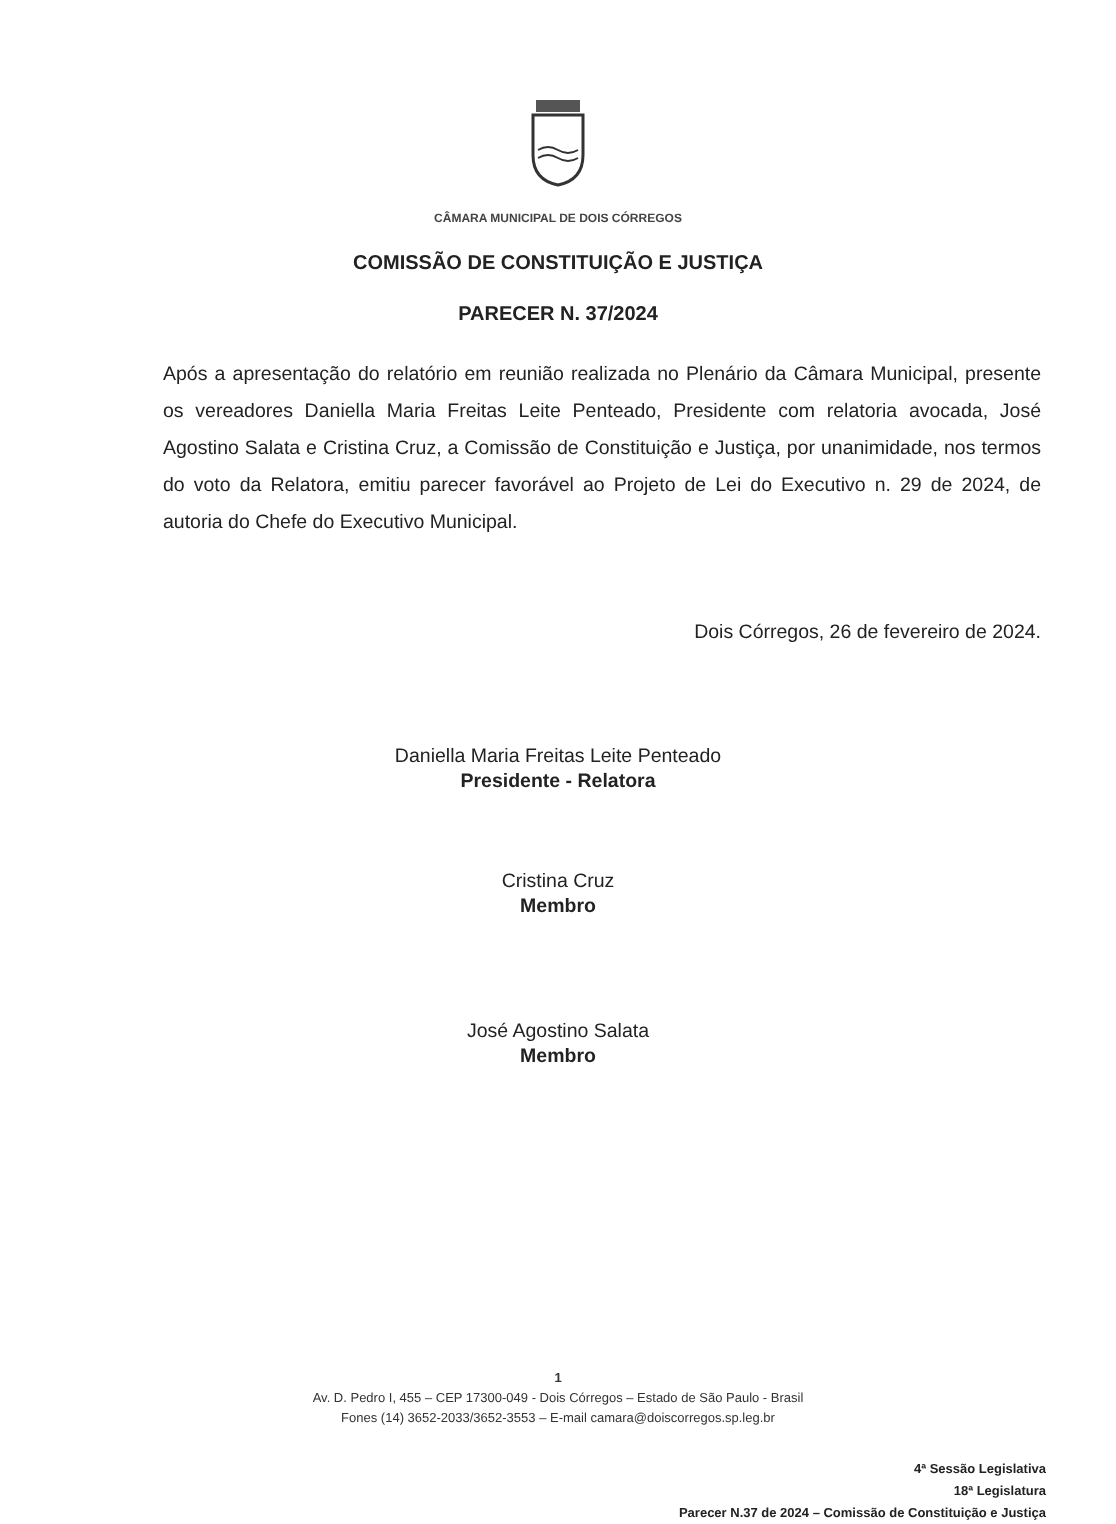CÂMARA MUNICIPAL DE DOIS CÓRREGOS
COMISSÃO DE CONSTITUIÇÃO E JUSTIÇA
PARECER N. 37/2024
Após a apresentação do relatório em reunião realizada no Plenário da Câmara Municipal, presente os vereadores Daniella Maria Freitas Leite Penteado, Presidente com relatoria avocada, José Agostino Salata e Cristina Cruz, a Comissão de Constituição e Justiça, por unanimidade, nos termos do voto da Relatora, emitiu parecer favorável ao Projeto de Lei do Executivo n. 29 de 2024, de autoria do Chefe do Executivo Municipal.
Dois Córregos, 26 de fevereiro de 2024.
Daniella Maria Freitas Leite Penteado
Presidente - Relatora
Cristina Cruz
Membro
José Agostino Salata
Membro
1
Av. D. Pedro I, 455 – CEP 17300-049 - Dois Córregos – Estado de São Paulo - Brasil
Fones (14) 3652-2033/3652-3553 – E-mail camara@doiscorregos.sp.leg.br
4ª Sessão Legislativa
18ª Legislatura
Parecer N.37 de 2024 – Comissão de Constituição e Justiça